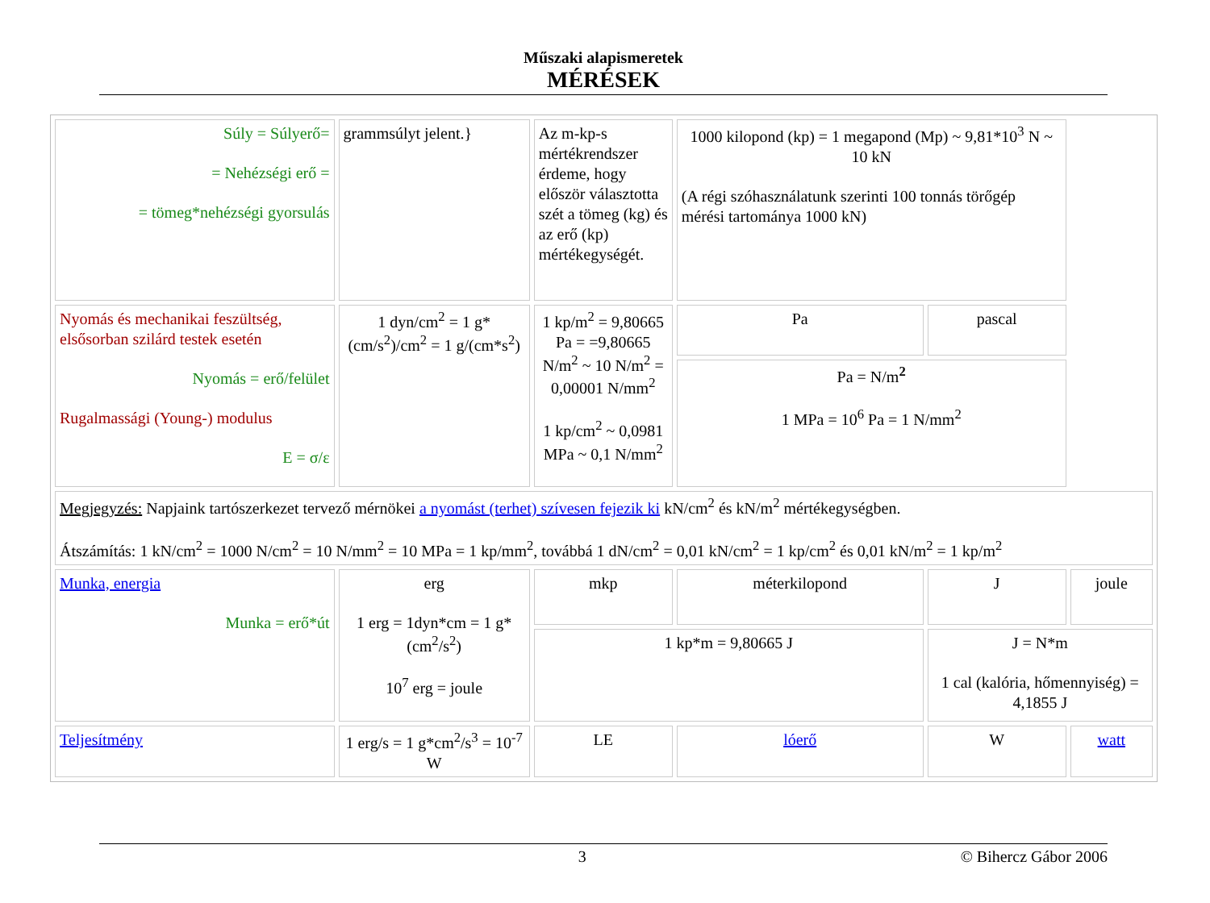Műszaki alapismeretek
MÉRÉSEK
| Súly = Súlyerő= = Nehézségi erő = = tömeg*nehézségi gyorsulás | grammsúlyt jelent.} | Az m-kp-s mértékrendszer érdeme, hogy először választotta szét a tömeg (kg) és az erő (kp) mértékegységét. | 1000 kilopond (kp) = 1 megapond (Mp) ~ 9,81*10<sup>3</sup> N ~ 10 kN (A régi szóhasználatunk szerinti 100 tonnás törőgép mérési tartománya 1000 kN) | | |
| Nyomás és mechanikai feszültség, elsősorban szilárd testek esetén Nyomás = erő/felület Rugalmassági (Young-) modulus E = σ/ε | 1 dyn/cm<sup>2</sup> = 1 g*(cm/s<sup>2</sup>)/cm<sup>2</sup> = 1 g/(cm*s<sup>2</sup>) | 1 kp/m<sup>2</sup> = 9,80665 Pa = =9,80665 N/m<sup>2</sup> ~ 10 N/m<sup>2</sup> = 0,00001 N/mm<sup>2</sup> 1 kp/cm<sup>2</sup> ~ 0,0981 MPa ~ 0,1 N/mm<sup>2</sup> | Pa | pascal | |
| | | | Pa = N/m<sup>2</sup> 1 MPa = 10<sup>6</sup> Pa = 1 N/mm<sup>2</sup> | | |
| Megjegyzés: Napjaink tartószerkezet tervező mérnökei a nyomást (terhet) szívesen fejezik ki kN/cm<sup>2</sup> és kN/m<sup>2</sup> mértékegységben. Átszámítás: 1 kN/cm<sup>2</sup> = 1000 N/cm<sup>2</sup> = 10 N/mm<sup>2</sup> = 10 MPa = 1 kp/mm<sup>2</sup>, továbbá 1 dN/cm<sup>2</sup> = 0,01 kN/cm<sup>2</sup> = 1 kp/cm<sup>2</sup> és 0,01 kN/m<sup>2</sup> = 1 kp/m<sup>2</sup> | | | | | |
| Munka, energia Munka = erő*út | erg 1 erg = 1dyn*cm = 1 g*(cm<sup>2</sup>/s<sup>2</sup>) 10<sup>7</sup> erg = joule | mkp | méterkilopond | J | joule |
| | | 1 kp*m = 9,80665 J | | J = N*m 1 cal (kalória, hőmennyiség) = 4,1855 J | |
| Teljesítmény | 1 erg/s = 1 g*cm<sup>2</sup>/s<sup>3</sup> = 10<sup>-7</sup> W | LE | lóerő | W | watt |
3 © Bihercz Gábor 2006